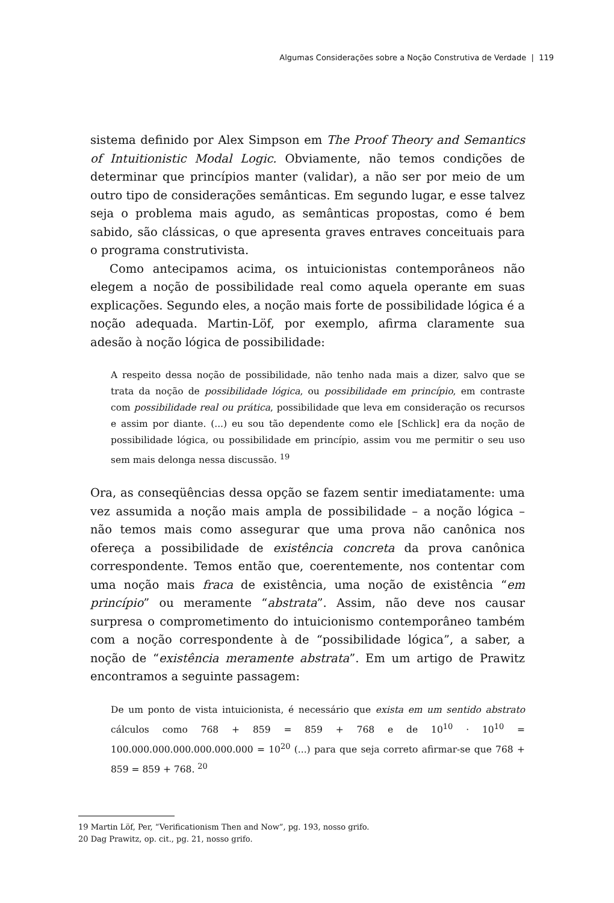Algumas Considerações sobre a Noção Construtiva de Verdade | 119
sistema definido por Alex Simpson em The Proof Theory and Semantics of Intuitionistic Modal Logic. Obviamente, não temos condições de determinar que princípios manter (validar), a não ser por meio de um outro tipo de considerações semânticas. Em segundo lugar, e esse talvez seja o problema mais agudo, as semânticas propostas, como é bem sabido, são clássicas, o que apresenta graves entraves conceituais para o programa construtivista.
Como antecipamos acima, os intuicionistas contemporâneos não elegem a noção de possibilidade real como aquela operante em suas explicações. Segundo eles, a noção mais forte de possibilidade lógica é a noção adequada. Martin-Löf, por exemplo, afirma claramente sua adesão à noção lógica de possibilidade:
A respeito dessa noção de possibilidade, não tenho nada mais a dizer, salvo que se trata da noção de possibilidade lógica, ou possibilidade em princípio, em contraste com possibilidade real ou prática, possibilidade que leva em consideração os recursos e assim por diante. (...) eu sou tão dependente como ele [Schlick] era da noção de possibilidade lógica, ou possibilidade em princípio, assim vou me permitir o seu uso sem mais delonga nessa discussão. <sup>19</sup>
Ora, as conseqüências dessa opção se fazem sentir imediatamente: uma vez assumida a noção mais ampla de possibilidade – a noção lógica – não temos mais como assegurar que uma prova não canônica nos ofereça a possibilidade de existência concreta da prova canônica correspondente. Temos então que, coerentemente, nos contentar com uma noção mais fraca de existência, uma noção de existência “em princípio” ou meramente “abstrata”. Assim, não deve nos causar surpresa o comprometimento do intuicionismo contemporâneo também com a noção correspondente à de “possibilidade lógica”, a saber, a noção de “existência meramente abstrata”. Em um artigo de Prawitz encontramos a seguinte passagem:
De um ponto de vista intuicionista, é necessário que exista em um sentido abstrato cálculos como 768 + 859 = 859 + 768 e de 10<sup>10</sup> · 10<sup>10</sup> = 100.000.000.000.000.000.000 = 10<sup>20</sup> (...) para que seja correto afirmar-se que 768 + 859 = 859 + 768. <sup>20</sup>
19 Martin Löf, Per, “Verificationism Then and Now”, pg. 193, nosso grifo.
20 Dag Prawitz, op. cit., pg. 21, nosso grifo.